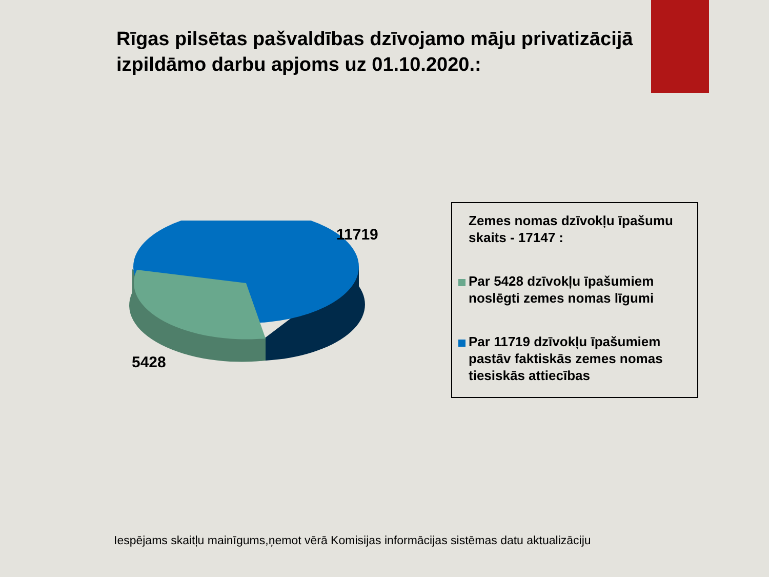Rīgas pilsētas pašvaldības dzīvojamo māju privatizācijā izpildāmo darbu apjoms uz 01.10.2020.:
11719
5428
Zemes nomas dzīvokļu īpašumu skaits - 17147 :
Par 5428 dzīvokļu īpašumiem noslēgti zemes nomas līgumi
Par 11719 dzīvokļu īpašumiem pastāv faktiskās zemes nomas tiesiskās attiecības
Iespējams skaitļu mainīgums,ņemot vērā Komisijas informācijas sistēmas datu aktualizāciju